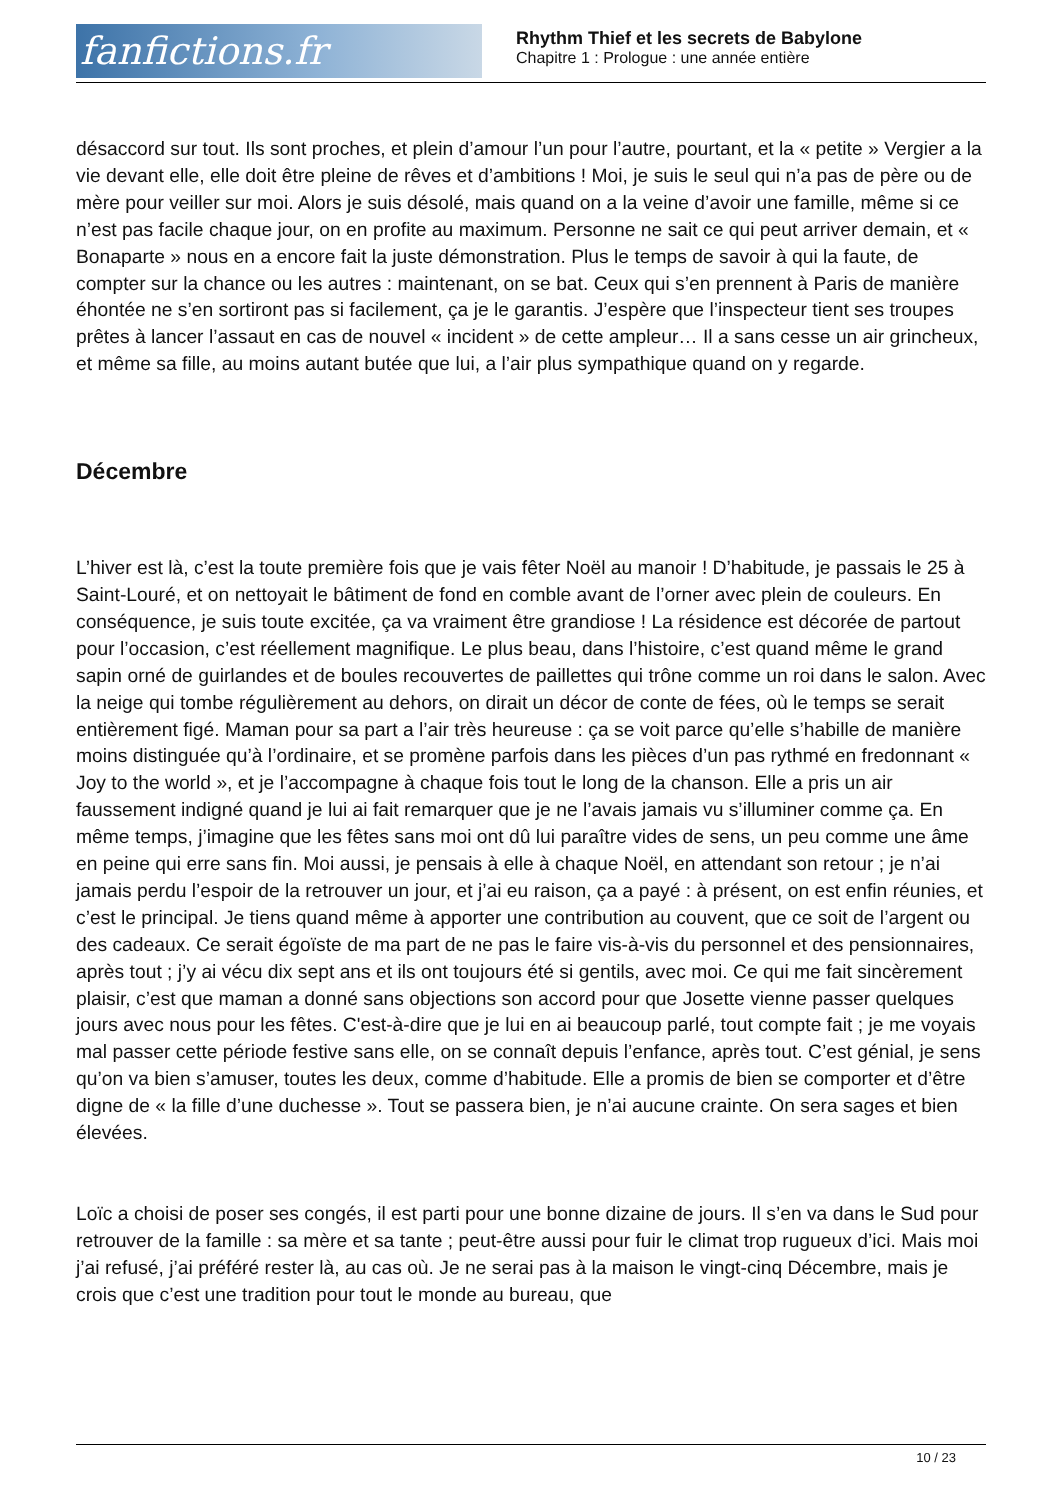fanfictions.fr
Rhythm Thief et les secrets de Babylone
Chapitre 1 : Prologue : une année entière
désaccord sur tout. Ils sont proches, et plein d’amour l’un pour l’autre, pourtant, et la « petite » Vergier a la vie devant elle, elle doit être pleine de rêves et d’ambitions ! Moi, je suis le seul qui n’a pas de père ou de mère pour veiller sur moi. Alors je suis désolé, mais quand on a la veine d’avoir une famille, même si ce n’est pas facile chaque jour, on en profite au maximum. Personne ne sait ce qui peut arriver demain, et « Bonaparte » nous en a encore fait la juste démonstration. Plus le temps de savoir à qui la faute, de compter sur la chance ou les autres : maintenant, on se bat. Ceux qui s’en prennent à Paris de manière éhontée ne s’en sortiront pas si facilement, ça je le garantis. J’espère que l’inspecteur tient ses troupes prêtes à lancer l’assaut en cas de nouvel « incident » de cette ampleur… Il a sans cesse un air grincheux, et même sa fille, au moins autant butée que lui, a l’air plus sympathique quand on y regarde.
Décembre
L’hiver est là, c’est la toute première fois que je vais fêter Noël au manoir ! D’habitude, je passais le 25 à Saint-Louré, et on nettoyait le bâtiment de fond en comble avant de l’orner avec plein de couleurs. En conséquence, je suis toute excitée, ça va vraiment être grandiose ! La résidence est décorée de partout pour l’occasion, c’est réellement magnifique. Le plus beau, dans l’histoire, c’est quand même le grand sapin orné de guirlandes et de boules recouvertes de paillettes qui trône comme un roi dans le salon. Avec la neige qui tombe régulièrement au dehors, on dirait un décor de conte de fées, où le temps se serait entièrement figé. Maman pour sa part a l’air très heureuse : ça se voit parce qu’elle s’habille de manière moins distinguée qu’à l’ordinaire, et se promène parfois dans les pièces d’un pas rythmé en fredonnant « Joy to the world », et je l’accompagne à chaque fois tout le long de la chanson. Elle a pris un air faussement indigné quand je lui ai fait remarquer que je ne l’avais jamais vu s’illuminer comme ça. En même temps, j’imagine que les fêtes sans moi ont dû lui paraître vides de sens, un peu comme une âme en peine qui erre sans fin. Moi aussi, je pensais à elle à chaque Noël, en attendant son retour ; je n’ai jamais perdu l’espoir de la retrouver un jour, et j’ai eu raison, ça a payé : à présent, on est enfin réunies, et c’est le principal. Je tiens quand même à apporter une contribution au couvent, que ce soit de l’argent ou des cadeaux. Ce serait égoïste de ma part de ne pas le faire vis-à-vis du personnel et des pensionnaires, après tout ; j’y ai vécu dix sept ans et ils ont toujours été si gentils, avec moi. Ce qui me fait sincèrement plaisir, c’est que maman a donné sans objections son accord pour que Josette vienne passer quelques jours avec nous pour les fêtes. C'est-à-dire que je lui en ai beaucoup parlé, tout compte fait ; je me voyais mal passer cette période festive sans elle, on se connaît depuis l’enfance, après tout. C’est génial, je sens qu’on va bien s’amuser, toutes les deux, comme d’habitude. Elle a promis de bien se comporter et d’être digne de « la fille d’une duchesse ». Tout se passera bien, je n’ai aucune crainte. On sera sages et bien élevées.
Loïc a choisi de poser ses congés, il est parti pour une bonne dizaine de jours. Il s’en va dans le Sud pour retrouver de la famille : sa mère et sa tante ; peut-être aussi pour fuir le climat trop rugueux d’ici. Mais moi j’ai refusé, j’ai préféré rester là, au cas où. Je ne serai pas à la maison le vingt-cinq Décembre, mais je crois que c’est une tradition pour tout le monde au bureau, que
10 / 23